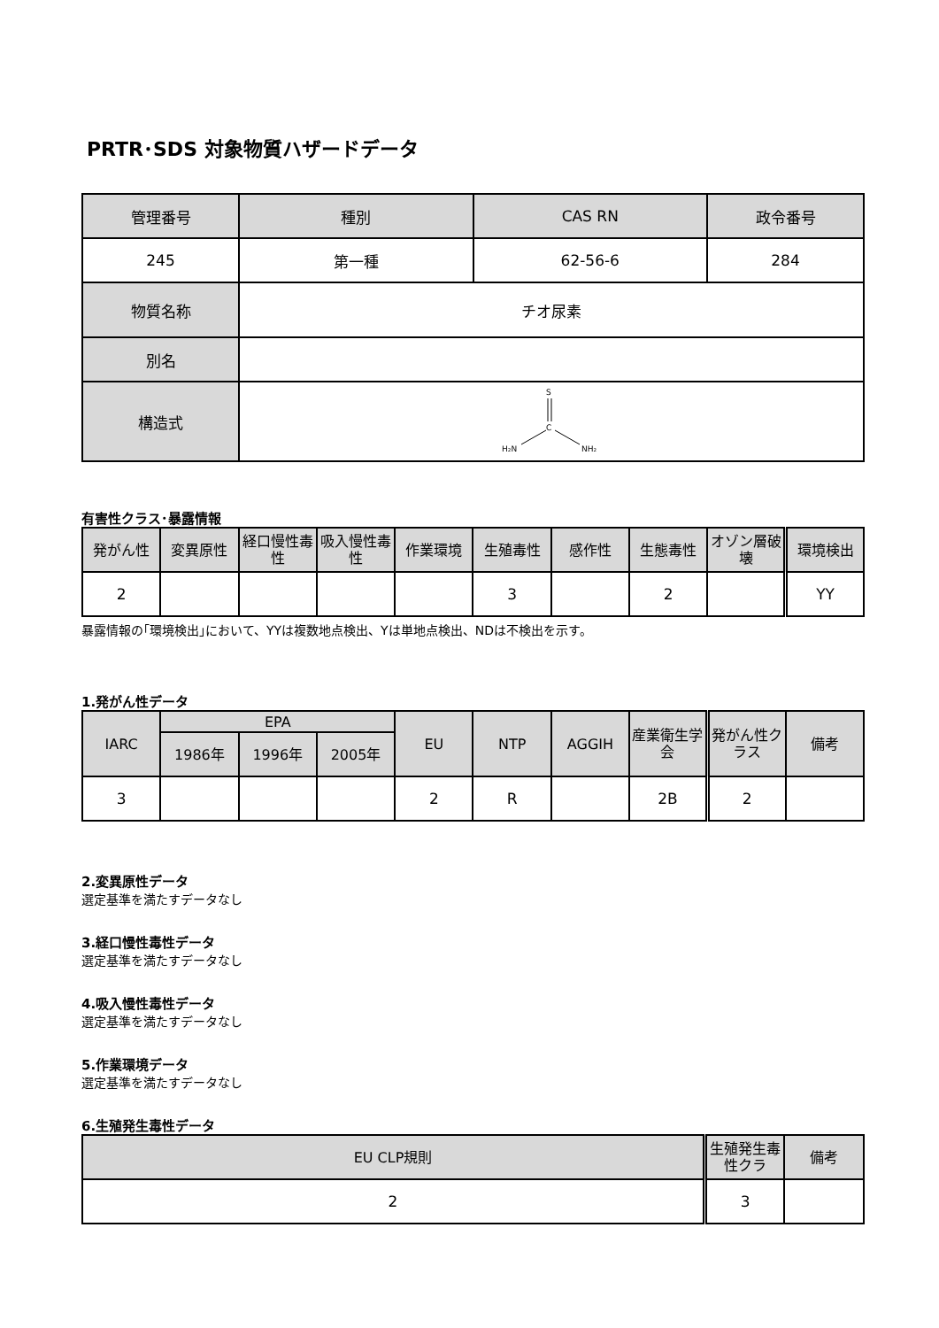PRTR･SDS 対象物質ハザードデータ
| 管理番号 | 種別 | CAS RN | 政令番号 |
| --- | --- | --- | --- |
| 245 | 第一種 | 62-56-6 | 284 |
| 物質名称 | チオ尿素 | | |
| 別名 | | | |
| 構造式 | S C H₂N NH₂ | | |
有害性クラス･暴露情報
| 発がん性 | 変異原性 | 経口慢性毒性 | 吸入慢性毒性 | 作業環境 | 生殖毒性 | 感作性 | 生態毒性 | オゾン層破壊 | 環境検出 |
| --- | --- | --- | --- | --- | --- | --- | --- | --- | --- |
| 2 | | | | | 3 | | 2 | | YY |
暴露情報の｢環境検出｣において、YYは複数地点検出、Yは単地点検出、NDは不検出を示す。
1.発がん性データ
| IARC | EPA | | | EU | NTP | AGGIH | 産業衛生学会 | 発がん性クラス | 備考 |
| --- | --- | --- | --- | --- | --- | --- | --- | --- | --- |
| | 1986年 | 1996年 | 2005年 | | | | | | |
| 3 | | | | 2 | R | | 2B | 2 | |
2.変異原性データ
選定基準を満たすデータなし
3.経口慢性毒性データ
選定基準を満たすデータなし
4.吸入慢性毒性データ
選定基準を満たすデータなし
5.作業環境データ
選定基準を満たすデータなし
6.生殖発生毒性データ
| EU CLP規則 | 生殖発生毒性クラ | 備考 |
| --- | --- | --- |
| 2 | 3 | |